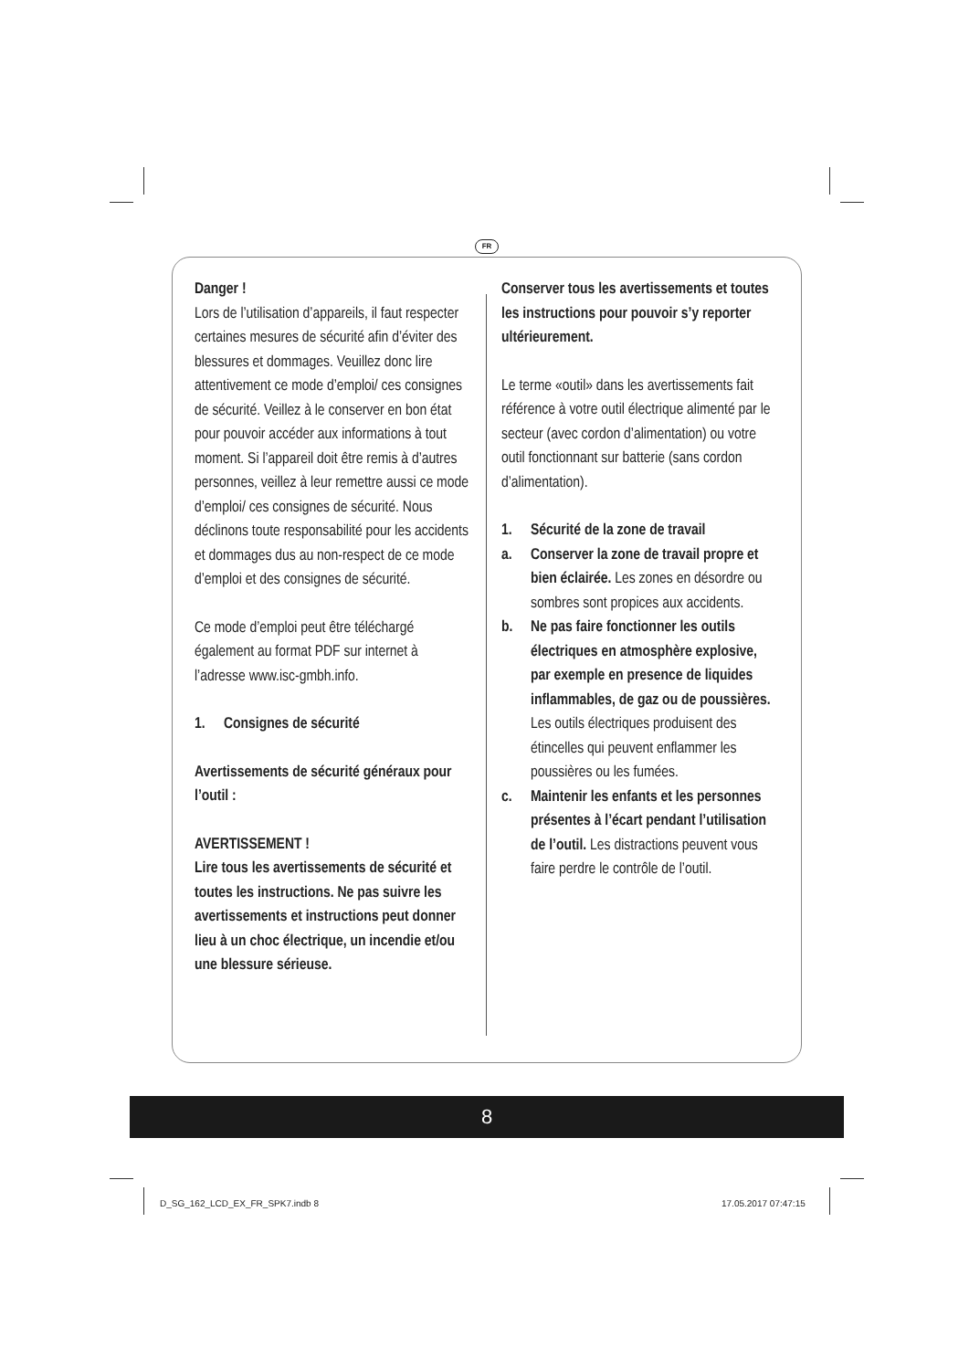FR
Danger !
Lors de l’utilisation d’appareils, il faut respecter certaines mesures de sécurité afin d’éviter des blessures et dommages. Veuillez donc lire attentivement ce mode d’emploi/ ces consignes de sécurité. Veillez à le conserver en bon état pour pouvoir accéder aux informations à tout moment. Si l’appareil doit être remis à d’autres personnes, veillez à leur remettre aussi ce mode d’emploi/ ces consignes de sécurité. Nous déclinons toute responsabilité pour les accidents et dommages dus au non-respect de ce mode d’emploi et des consignes de sécurité.
Ce mode d’emploi peut être téléchargé également au format PDF sur internet à l’adresse www.isc-gmbh.info.
1. Consignes de sécurité
Avertissements de sécurité généraux pour l’outil :
AVERTISSEMENT !
Lire tous les avertissements de sécurité et toutes les instructions. Ne pas suivre les avertissements et instructions peut donner lieu à un choc électrique, un incendie et/ou une blessure sérieuse.
Conserver tous les avertissements et toutes les instructions pour pouvoir s’y reporter ultérieurement.
Le terme «outil» dans les avertissements fait référence à votre outil électrique alimenté par le secteur (avec cordon d’alimentation) ou votre outil fonctionnant sur batterie (sans cordon d’alimentation).
1. Sécurité de la zone de travail
a. Conserver la zone de travail propre et bien éclairée. Les zones en désordre ou sombres sont propices aux accidents.
b. Ne pas faire fonctionner les outils électriques en atmosphère explosive, par exemple en presence de liquides inflammables, de gaz ou de poussières. Les outils électriques produisent des étincelles qui peuvent enflammer les poussières ou les fumées.
c. Maintenir les enfants et les personnes présentes à l’écart pendant l’utilisation de l’outil. Les distractions peuvent vous faire perdre le contrôle de l’outil.
8
D_SG_162_LCD_EX_FR_SPK7.indb 8 17.05.2017 07:47:15